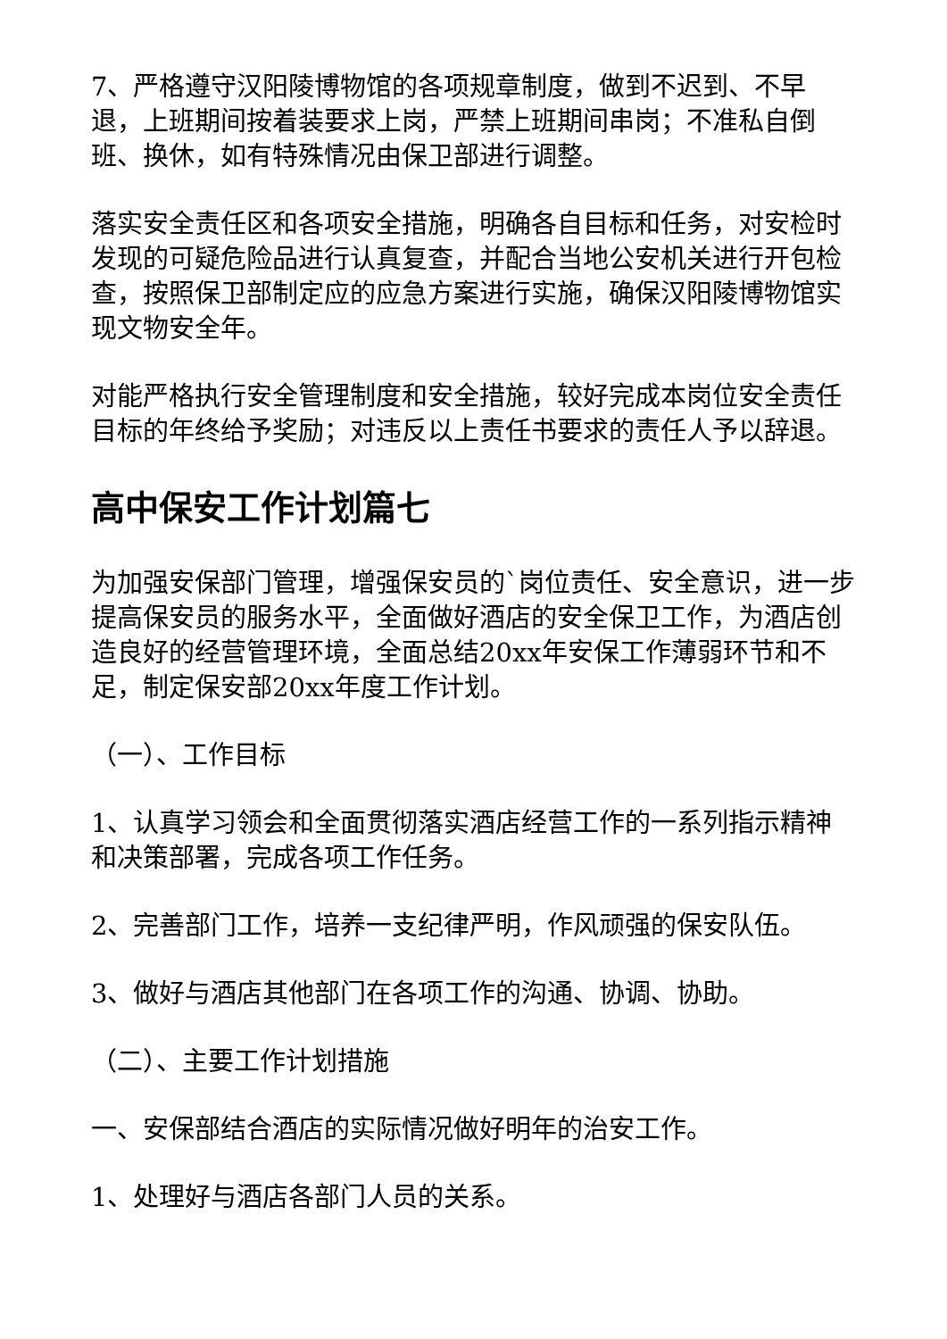7、严格遵守汉阳陵博物馆的各项规章制度，做到不迟到、不早退，上班期间按着装要求上岗，严禁上班期间串岗；不准私自倒班、换休，如有特殊情况由保卫部进行调整。
落实安全责任区和各项安全措施，明确各自目标和任务，对安检时发现的可疑危险品进行认真复查，并配合当地公安机关进行开包检查，按照保卫部制定应的应急方案进行实施，确保汉阳陵博物馆实现文物安全年。
对能严格执行安全管理制度和安全措施，较好完成本岗位安全责任目标的年终给予奖励；对违反以上责任书要求的责任人予以辞退。
高中保安工作计划篇七
为加强安保部门管理，增强保安员的`岗位责任、安全意识，进一步提高保安员的服务水平，全面做好酒店的安全保卫工作，为酒店创造良好的经营管理环境，全面总结20xx年安保工作薄弱环节和不足，制定保安部20xx年度工作计划。
（一）、工作目标
1、认真学习领会和全面贯彻落实酒店经营工作的一系列指示精神和决策部署，完成各项工作任务。
2、完善部门工作，培养一支纪律严明，作风顽强的保安队伍。
3、做好与酒店其他部门在各项工作的沟通、协调、协助。
（二）、主要工作计划措施
一、安保部结合酒店的实际情况做好明年的治安工作。
1、处理好与酒店各部门人员的关系。